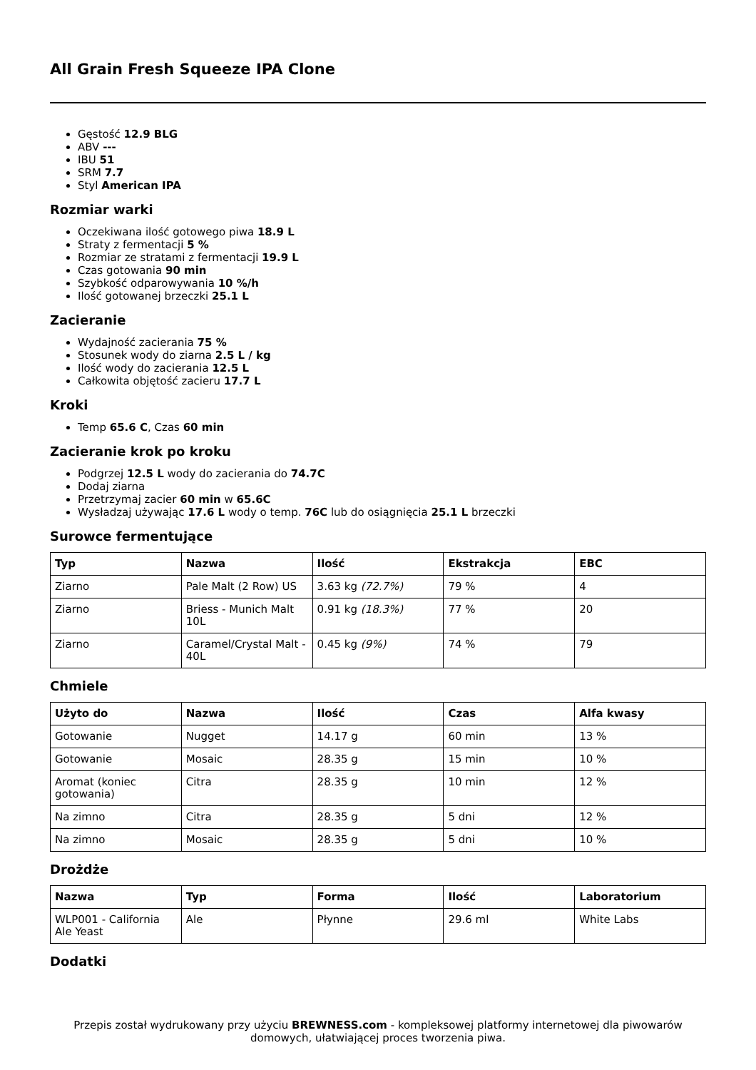All Grain Fresh Squeeze IPA Clone
Gęstość 12.9 BLG
ABV ---
IBU 51
SRM 7.7
Styl American IPA
Rozmiar warki
Oczekiwana ilość gotowego piwa 18.9 L
Straty z fermentacji 5 %
Rozmiar ze stratami z fermentacji 19.9 L
Czas gotowania 90 min
Szybkość odparowywania 10 %/h
Ilość gotowanej brzeczki 25.1 L
Zacieranie
Wydajność zacierania 75 %
Stosunek wody do ziarna 2.5 L / kg
Ilość wody do zacierania 12.5 L
Całkowita objętość zacieru 17.7 L
Kroki
Temp 65.6 C, Czas 60 min
Zacieranie krok po kroku
Podgrzej 12.5 L wody do zacierania do 74.7C
Dodaj ziarna
Przetrzymaj zacier 60 min w 65.6C
Wysładzaj używając 17.6 L wody o temp. 76C lub do osiągnięcia 25.1 L brzeczki
Surowce fermentujące
| Typ | Nazwa | Ilość | Ekstrakcja | EBC |
| --- | --- | --- | --- | --- |
| Ziarno | Pale Malt (2 Row) US | 3.63 kg (72.7%) | 79 % | 4 |
| Ziarno | Briess - Munich Malt 10L | 0.91 kg (18.3%) | 77 % | 20 |
| Ziarno | Caramel/Crystal Malt - 40L | 0.45 kg (9%) | 74 % | 79 |
Chmiele
| Użyto do | Nazwa | Ilość | Czas | Alfa kwasy |
| --- | --- | --- | --- | --- |
| Gotowanie | Nugget | 14.17 g | 60 min | 13 % |
| Gotowanie | Mosaic | 28.35 g | 15 min | 10 % |
| Aromat (koniec gotowania) | Citra | 28.35 g | 10 min | 12 % |
| Na zimno | Citra | 28.35 g | 5 dni | 12 % |
| Na zimno | Mosaic | 28.35 g | 5 dni | 10 % |
Drożdże
| Nazwa | Typ | Forma | Ilość | Laboratorium |
| --- | --- | --- | --- | --- |
| WLP001 - California Ale Yeast | Ale | Płynne | 29.6 ml | White Labs |
Dodatki
Przepis został wydrukowany przy użyciu BREWNESS.com - kompleksowej platformy internetowej dla piwowarów domowych, ułatwiającej proces tworzenia piwa.